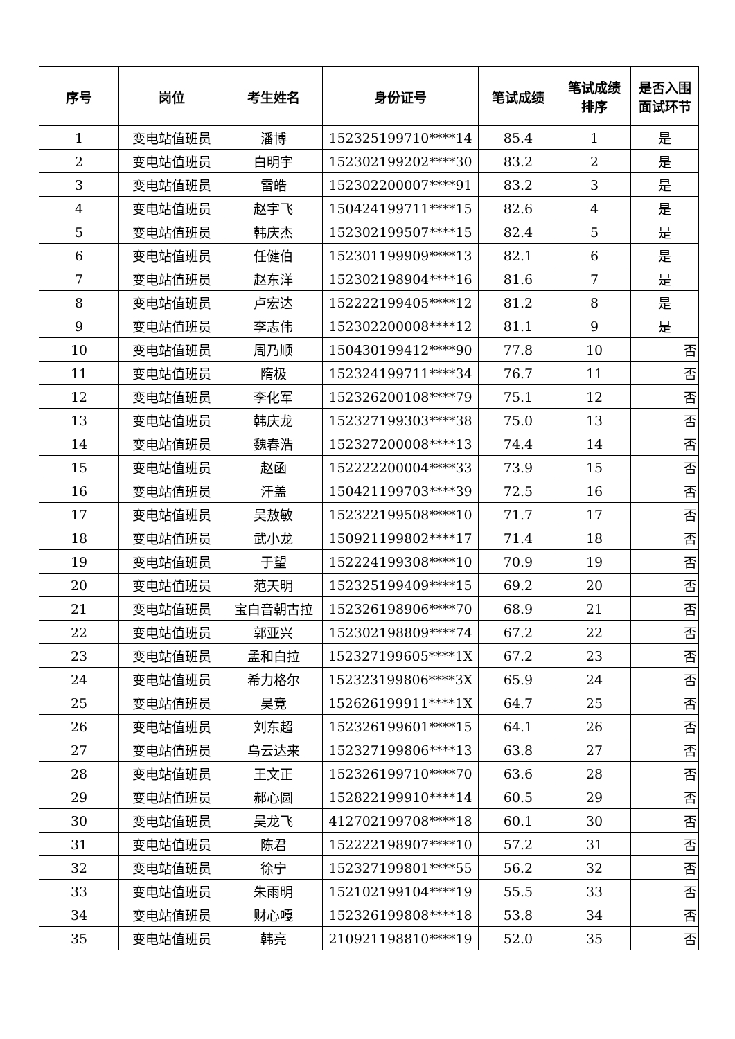| 序号 | 岗位 | 考生姓名 | 身份证号 | 笔试成绩 | 笔试成绩 排序 | 是否入围 面试环节 |
| --- | --- | --- | --- | --- | --- | --- |
| 1 | 变电站值班员 | 潘博 | 152325199710****14 | 85.4 | 1 | 是 |
| 2 | 变电站值班员 | 白明宇 | 152302199202****30 | 83.2 | 2 | 是 |
| 3 | 变电站值班员 | 雷皓 | 152302200007****91 | 83.2 | 3 | 是 |
| 4 | 变电站值班员 | 赵宇飞 | 150424199711****15 | 82.6 | 4 | 是 |
| 5 | 变电站值班员 | 韩庆杰 | 152302199507****15 | 82.4 | 5 | 是 |
| 6 | 变电站值班员 | 任健伯 | 152301199909****13 | 82.1 | 6 | 是 |
| 7 | 变电站值班员 | 赵东洋 | 152302198904****16 | 81.6 | 7 | 是 |
| 8 | 变电站值班员 | 卢宏达 | 152222199405****12 | 81.2 | 8 | 是 |
| 9 | 变电站值班员 | 李志伟 | 152302200008****12 | 81.1 | 9 | 是 |
| 10 | 变电站值班员 | 周乃顺 | 150430199412****90 | 77.8 | 10 | 否 |
| 11 | 变电站值班员 | 隋极 | 152324199711****34 | 76.7 | 11 | 否 |
| 12 | 变电站值班员 | 李化军 | 152326200108****79 | 75.1 | 12 | 否 |
| 13 | 变电站值班员 | 韩庆龙 | 152327199303****38 | 75.0 | 13 | 否 |
| 14 | 变电站值班员 | 魏春浩 | 152327200008****13 | 74.4 | 14 | 否 |
| 15 | 变电站值班员 | 赵函 | 152222200004****33 | 73.9 | 15 | 否 |
| 16 | 变电站值班员 | 汗盖 | 150421199703****39 | 72.5 | 16 | 否 |
| 17 | 变电站值班员 | 吴敖敏 | 152322199508****10 | 71.7 | 17 | 否 |
| 18 | 变电站值班员 | 武小龙 | 150921199802****17 | 71.4 | 18 | 否 |
| 19 | 变电站值班员 | 于望 | 152224199308****10 | 70.9 | 19 | 否 |
| 20 | 变电站值班员 | 范天明 | 152325199409****15 | 69.2 | 20 | 否 |
| 21 | 变电站值班员 | 宝白音朝古拉 | 152326198906****70 | 68.9 | 21 | 否 |
| 22 | 变电站值班员 | 郭亚兴 | 152302198809****74 | 67.2 | 22 | 否 |
| 23 | 变电站值班员 | 孟和白拉 | 152327199605****1X | 67.2 | 23 | 否 |
| 24 | 变电站值班员 | 希力格尔 | 152323199806****3X | 65.9 | 24 | 否 |
| 25 | 变电站值班员 | 吴竞 | 152626199911****1X | 64.7 | 25 | 否 |
| 26 | 变电站值班员 | 刘东超 | 152326199601****15 | 64.1 | 26 | 否 |
| 27 | 变电站值班员 | 乌云达来 | 152327199806****13 | 63.8 | 27 | 否 |
| 28 | 变电站值班员 | 王文正 | 152326199710****70 | 63.6 | 28 | 否 |
| 29 | 变电站值班员 | 郝心圆 | 152822199910****14 | 60.5 | 29 | 否 |
| 30 | 变电站值班员 | 吴龙飞 | 412702199708****18 | 60.1 | 30 | 否 |
| 31 | 变电站值班员 | 陈君 | 152222198907****10 | 57.2 | 31 | 否 |
| 32 | 变电站值班员 | 徐宁 | 152327199801****55 | 56.2 | 32 | 否 |
| 33 | 变电站值班员 | 朱雨明 | 152102199104****19 | 55.5 | 33 | 否 |
| 34 | 变电站值班员 | 财心嘎 | 152326199808****18 | 53.8 | 34 | 否 |
| 35 | 变电站值班员 | 韩亮 | 210921198810****19 | 52.0 | 35 | 否 |